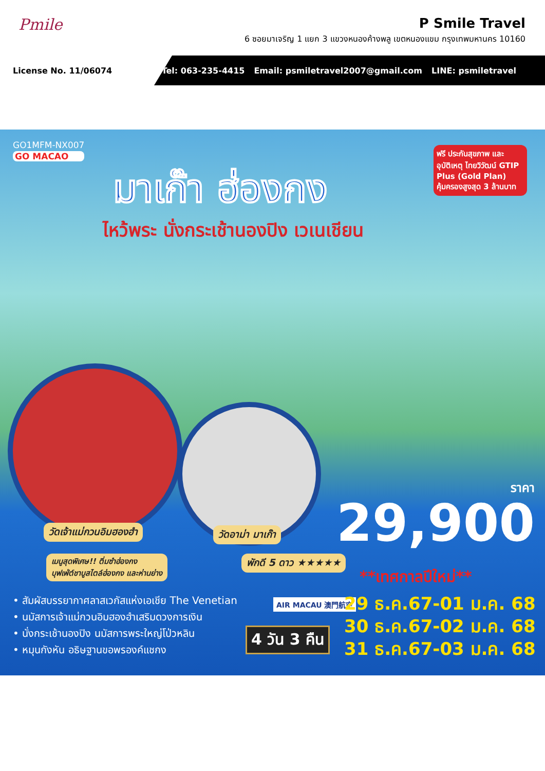Pmile
P Smile Travel
6 ซอยมาเจริญ 1 แยก 3 แขวงหนองค้างพลู เขตหนองแขม กรุงเทพมหานคร 10160
License No. 11/06074
Tel: 063-235-4415 Email: psmiletravel2007@gmail.com LINE: psmiletravel
GO1MFM-NX007
GO MACAO
มาเก๊า ฮ่องกง
ไหว้พระ นั่งกระเช้านองปิง เวเนเชียน
ฟรี ประกันสุขภาพ และอุบัติเหตุ ไทยวิวัฒน์ GTIP Plus (Gold Plan) คุ้มครองสูงสุด 3 ล้านบาท
วัดเจ้าแม่กวนอิมฮองฮำ วัดอาม่า มาเก๊า
เมนูสุดพิเศษ!! ติ่มซำฮ่องกง
บุฟเฟ่ต์ชาบูสไตล์ฮ่องกง และห่านย่าง
พักดี 5 ดาว ★★★★★
ราคา
29,900
**เทศกาลปีใหม่**
• สัมผัสบรรยากาศลาสเวกัสแห่งเอเชีย The Venetian
• นมัสการเจ้าแม่กวนอิมฮองฮำเสริมดวงการเงิน
• นั่งกระเช้านองปิง นมัสการพระใหญ่โป่วหลิน
• หมุนกังหัน อธิษฐานขอพรองค์แชกง
AIR MACAU 澳門航空
4 วัน 3 คืน
29 ธ.ค.67-01 ม.ค. 68
30 ธ.ค.67-02 ม.ค. 68
31 ธ.ค.67-03 ม.ค. 68